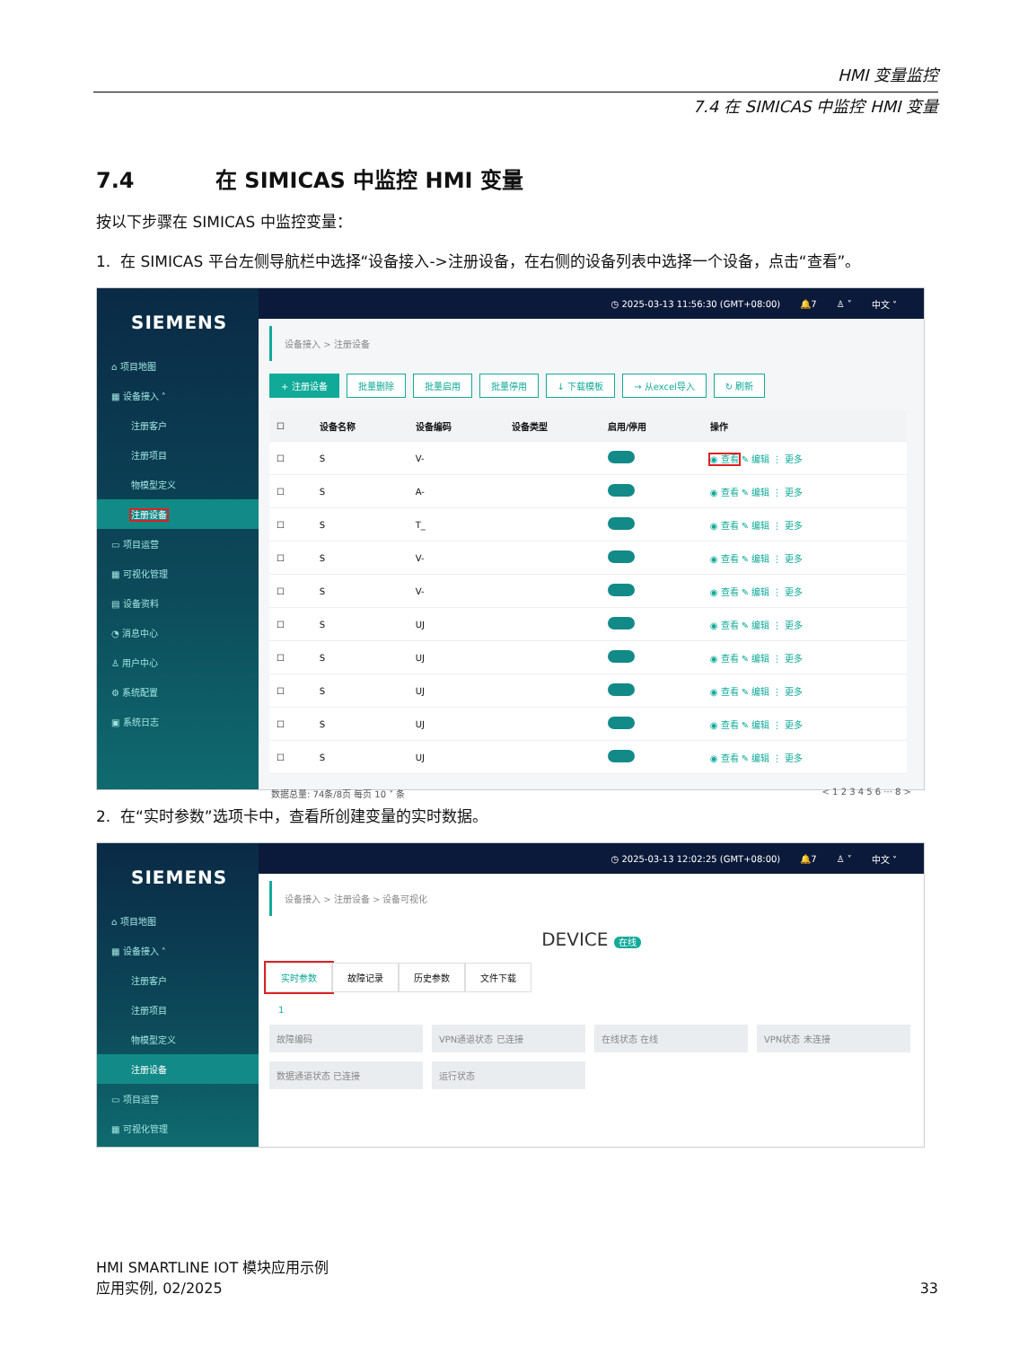HMI 变量监控
7.4 在 SIMICAS 中监控 HMI 变量
7.4 在 SIMICAS 中监控 HMI 变量
按以下步骤在 SIMICAS 中监控变量：
1. 在 SIMICAS 平台左侧导航栏中选择“设备接入->注册设备，在右侧的设备列表中选择一个设备，点击“查看”。
SIEMENS
⌂ 项目地图
▦ 设备接入 ˄
注册客户
注册项目
物模型定义
注册设备
▭ 项目运营
▦ 可视化管理
▤ 设备资料
◔ 消息中心
♙ 用户中心
⚙ 系统配置
▣ 系统日志
◷ 2025-03-13 11:56:30 (GMT+08:00) 🔔7 ♙ ˅ 中文 ˅
设备接入 > 注册设备
+ 注册设备 批量删除 批量启用 批量停用 ↓ 下载模板 → 从excel导入 ↻ 刷新
| ☐ | 设备名称 | 设备编码 | 设备类型 | 启用/停用 | 操作 |
| --- | --- | --- | --- | --- | --- |
| ☐ | S | V- | | | ◉ 查看 ✎ 编辑 ⋮ 更多 |
| ☐ | S | A- | | | ◉ 查看 ✎ 编辑 ⋮ 更多 |
| ☐ | S | T_ | | | ◉ 查看 ✎ 编辑 ⋮ 更多 |
| ☐ | S | V- | | | ◉ 查看 ✎ 编辑 ⋮ 更多 |
| ☐ | S | V- | | | ◉ 查看 ✎ 编辑 ⋮ 更多 |
| ☐ | S | UJ | | | ◉ 查看 ✎ 编辑 ⋮ 更多 |
| ☐ | S | UJ | | | ◉ 查看 ✎ 编辑 ⋮ 更多 |
| ☐ | S | UJ | | | ◉ 查看 ✎ 编辑 ⋮ 更多 |
| ☐ | S | UJ | | | ◉ 查看 ✎ 编辑 ⋮ 更多 |
| ☐ | S | UJ | | | ◉ 查看 ✎ 编辑 ⋮ 更多 |
数据总量: 74条/8页 每页 10 ˅ 条 < 1 2 3 4 5 6 ··· 8 >
2. 在“实时参数”选项卡中，查看所创建变量的实时数据。
SIEMENS
⌂ 项目地图
▦ 设备接入 ˄
注册客户
注册项目
物模型定义
注册设备
▭ 项目运营
▦ 可视化管理
◷ 2025-03-13 12:02:25 (GMT+08:00) 🔔7 ♙ ˅ 中文 ˅
设备接入 > 注册设备 > 设备可视化
DEVICE 在线
实时参数 故障记录 历史参数 文件下载
1
故障编码 VPN通道状态 已连接 在线状态 在线 VPN状态 未连接
数据通道状态 已连接 运行状态
HMI SMARTLINE IOT 模块应用示例
应用实例, 02/2025
33